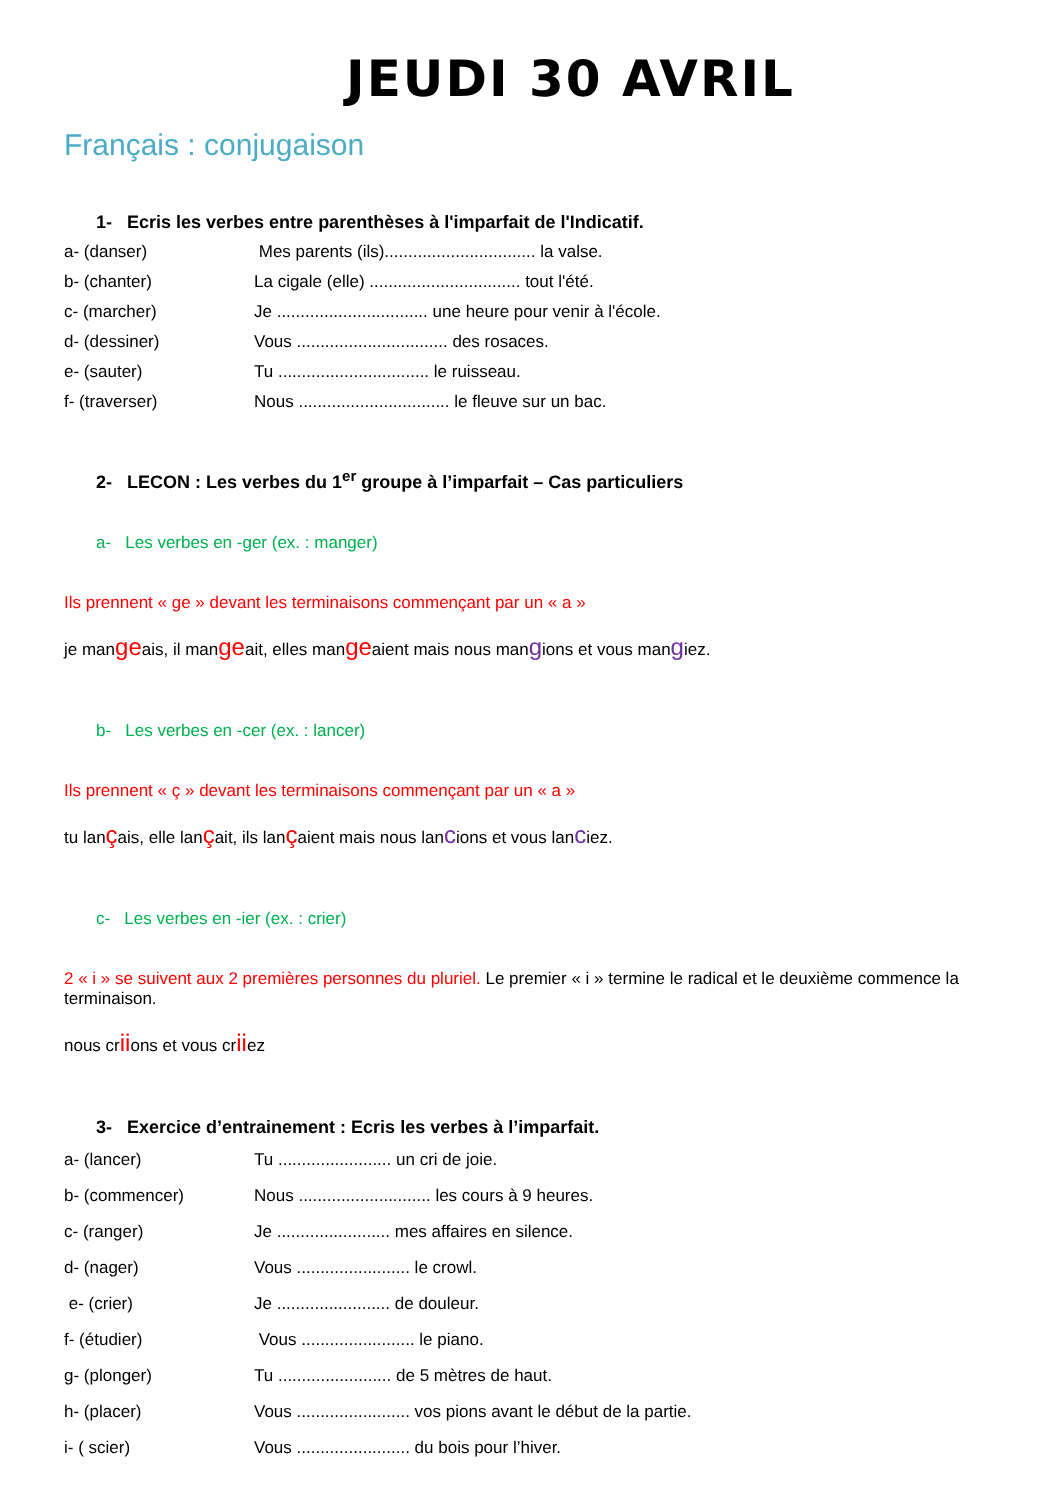JEUDI 30 AVRIL
Français : conjugaison
1- Ecris les verbes entre parenthèses à l'imparfait de l'Indicatif.
a- (danser) Mes parents (ils)................................ la valse.
b- (chanter) La cigale (elle) ................................ tout l'été.
c- (marcher) Je ................................ une heure pour venir à l'école.
d- (dessiner) Vous ................................ des rosaces.
e- (sauter) Tu ................................ le ruisseau.
f- (traverser) Nous ................................ le fleuve sur un bac.
2- LECON : Les verbes du 1<sup>er</sup> groupe à l’imparfait – Cas particuliers
a- Les verbes en -ger (ex. : manger)
Ils prennent « ge » devant les terminaisons commençant par un « a »
je mangeais, il mangeait, elles mangeaient mais nous mangions et vous mangiez.
b- Les verbes en -cer (ex. : lancer)
Ils prennent « ç » devant les terminaisons commençant par un « a »
tu lançais, elle lançait, ils lançaient mais nous lancions et vous lanciez.
c- Les verbes en -ier (ex. : crier)
2 « i » se suivent aux 2 premières personnes du pluriel. Le premier « i » termine le radical et le deuxième commence la terminaison.
nous criions et vous criiez
3- Exercice d’entrainement : Ecris les verbes à l’imparfait.
a- (lancer) Tu ........................ un cri de joie.
b- (commencer) Nous ............................ les cours à 9 heures.
c- (ranger) Je ........................ mes affaires en silence.
d- (nager) Vous ........................ le crowl.
e- (crier) Je ........................ de douleur.
f- (étudier) Vous ........................ le piano.
g- (plonger) Tu ........................ de 5 mètres de haut.
h- (placer) Vous ........................ vos pions avant le début de la partie.
i- ( scier) Vous ........................ du bois pour l’hiver.